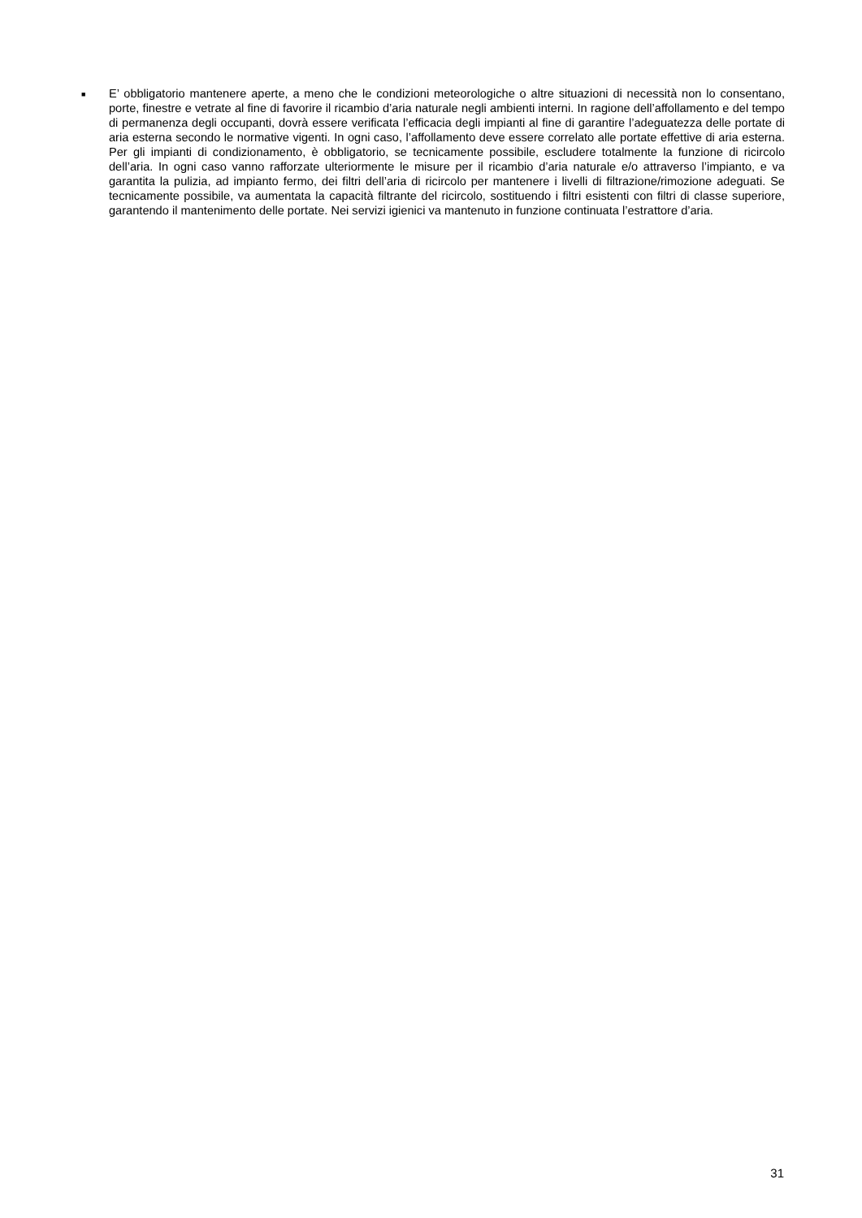■
E’ obbligatorio mantenere aperte, a meno che le condizioni meteorologiche o altre situazioni di necessità non lo consentano, porte, finestre e vetrate al fine di favorire il ricambio d’aria naturale negli ambienti interni. In ragione dell’affollamento e del tempo di permanenza degli occupanti, dovrà essere verificata l’efficacia degli impianti al fine di garantire l’adeguatezza delle portate di aria esterna secondo le normative vigenti. In ogni caso, l’affollamento deve essere correlato alle portate effettive di aria esterna. Per gli impianti di condizionamento, è obbligatorio, se tecnicamente possibile, escludere totalmente la funzione di ricircolo dell’aria. In ogni caso vanno rafforzate ulteriormente le misure per il ricambio d’aria naturale e/o attraverso l’impianto, e va garantita la pulizia, ad impianto fermo, dei filtri dell’aria di ricircolo per mantenere i livelli di filtrazione/rimozione adeguati. Se tecnicamente possibile, va aumentata la capacità filtrante del ricircolo, sostituendo i filtri esistenti con filtri di classe superiore, garantendo il mantenimento delle portate. Nei servizi igienici va mantenuto in funzione continuata l’estrattore d’aria.
31